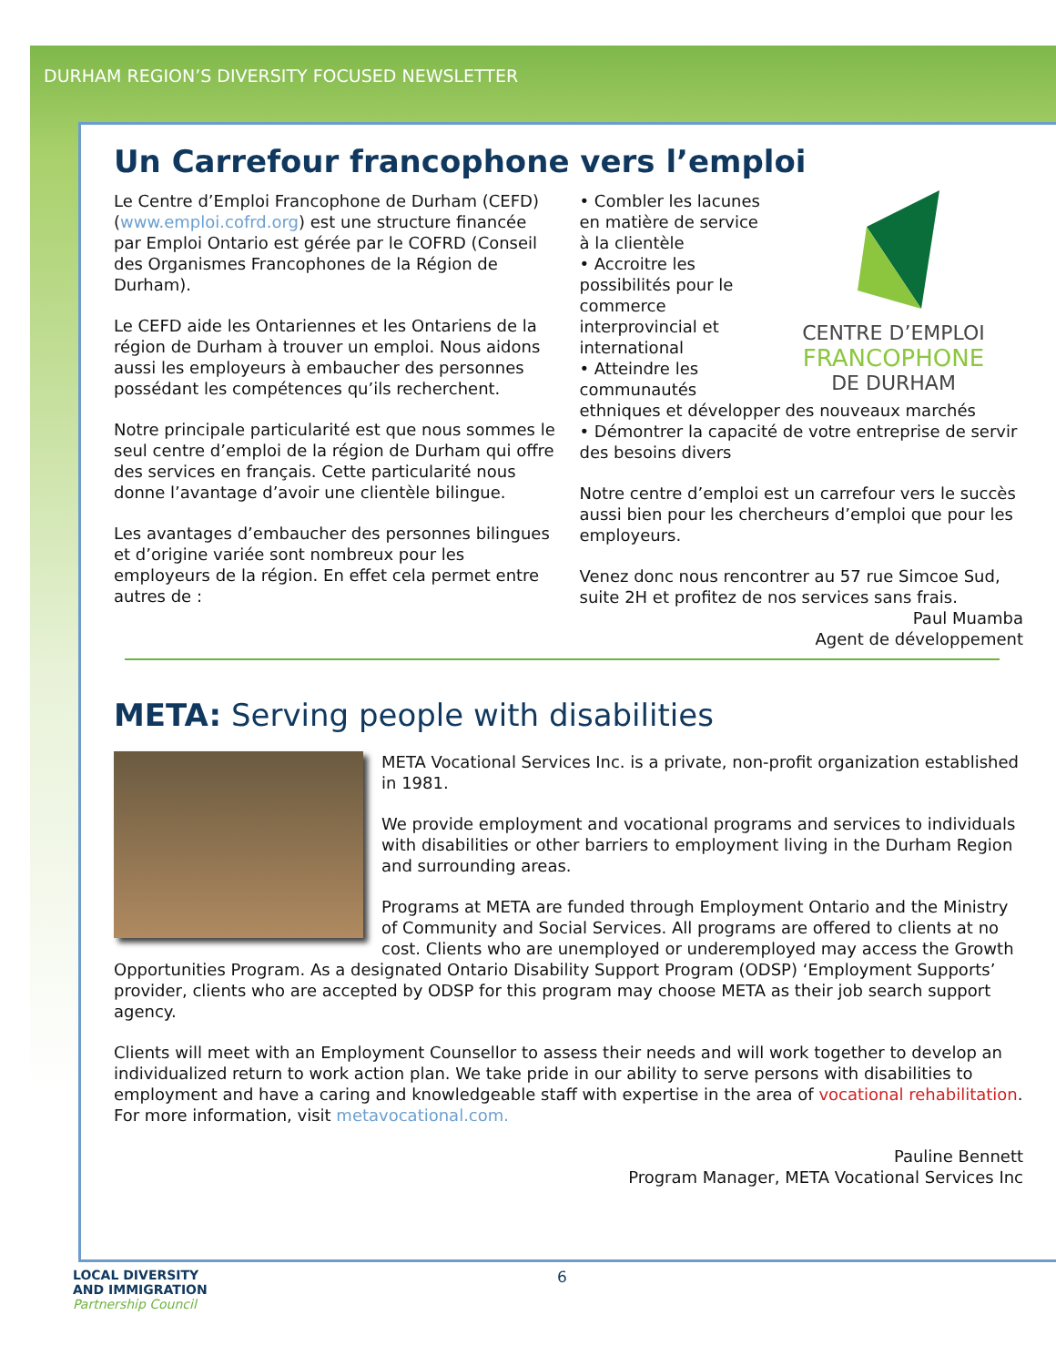DURHAM REGION’S DIVERSITY FOCUSED NEWSLETTER
Un Carrefour francophone vers l’emploi
Le Centre d’Emploi Francophone de Durham (CEFD) (www.emploi.cofrd.org) est une structure financée par Emploi Ontario est gérée par le COFRD (Conseil des Organismes Francophones de la Région de Durham).
Le CEFD aide les Ontariennes et les Ontariens de la région de Durham à trouver un emploi. Nous aidons aussi les employeurs à embaucher des personnes possédant les compétences qu’ils recherchent.
Notre principale particularité est que nous sommes le seul centre d’emploi de la région de Durham qui offre des services en français. Cette particularité nous donne l’avantage d’avoir une clientèle bilingue.
Les avantages d’embaucher des personnes bilingues et d’origine variée sont nombreux pour les employeurs de la région. En effet cela permet entre autres de :
CENTRE D’EMPLOI
FRANCOPHONE
DE DURHAM
• Combler les lacunes en matière de service à la clientèle
• Accroitre les possibilités pour le commerce interprovincial et international
• Atteindre les communautés ethniques et développer des nouveaux marchés
• Démontrer la capacité de votre entreprise de servir des besoins divers
Notre centre d’emploi est un carrefour vers le succès aussi bien pour les chercheurs d’emploi que pour les employeurs.
Venez donc nous rencontrer au 57 rue Simcoe Sud, suite 2H et profitez de nos services sans frais.
Paul Muamba
Agent de développement
META: Serving people with disabilities
META Vocational Services Inc. is a private, non-profit organization established in 1981.
We provide employment and vocational programs and services to individuals with disabilities or other barriers to employment living in the Durham Region and surrounding areas.
Programs at META are funded through Employment Ontario and the Ministry of Community and Social Services. All programs are offered to clients at no cost. Clients who are unemployed or underemployed may access the Growth Opportunities Program. As a designated Ontario Disability Support Program (ODSP) ‘Employment Supports’ provider, clients who are accepted by ODSP for this program may choose META as their job search support agency.
Clients will meet with an Employment Counsellor to assess their needs and will work together to develop an individualized return to work action plan. We take pride in our ability to serve persons with disabilities to employment and have a caring and knowledgeable staff with expertise in the area of vocational rehabilitation. For more information, visit metavocational.com.
Pauline Bennett
Program Manager, META Vocational Services Inc
LOCAL DIVERSITY
AND IMMIGRATION
Partnership Council
6